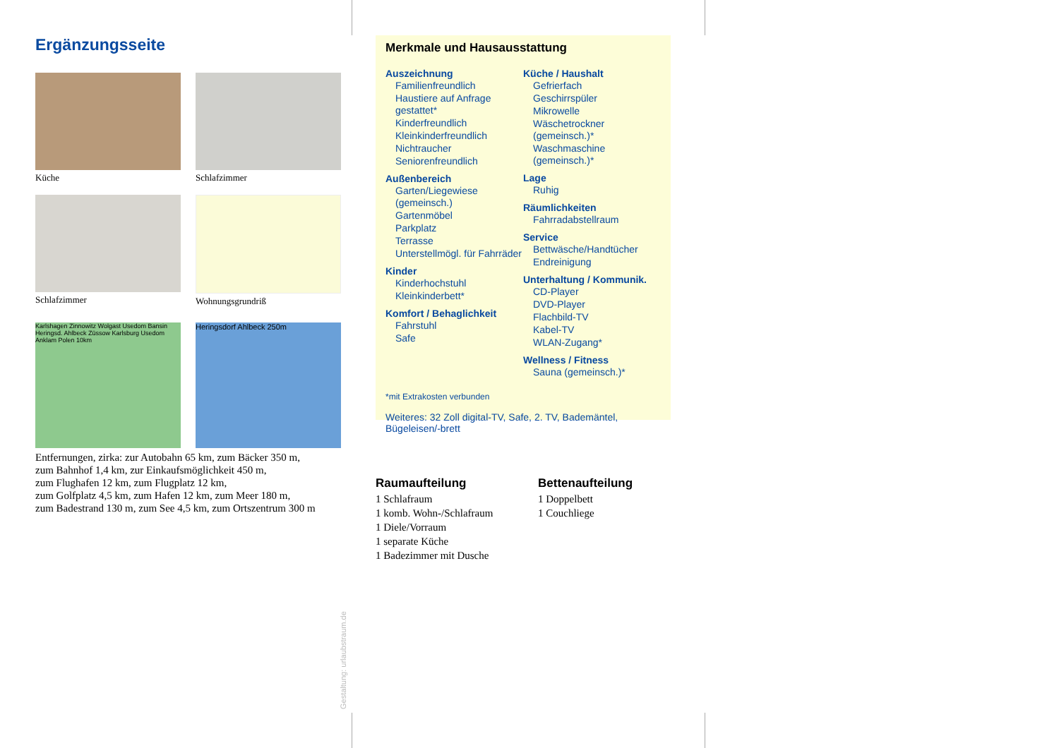Ergänzungsseite
Küche
Schlafzimmer
Schlafzimmer
Wohnungsgrundriß
Karlshagen Zinnowitz Wolgast Usedom Bansin Heringsd. Ahlbeck Züssow Karlsburg Usedom Anklam Polen 10km
Heringsdorf Ahlbeck 250m
Entfernungen, zirka: zur Autobahn 65 km, zum Bäcker 350 m,
zum Bahnhof 1,4 km, zur Einkaufsmöglichkeit 450 m,
zum Flughafen 12 km, zum Flugplatz 12 km,
zum Golfplatz 4,5 km, zum Hafen 12 km, zum Meer 180 m,
zum Badestrand 130 m, zum See 4,5 km, zum Ortszentrum 300 m
Merkmale und Hausausstattung
Auszeichnung
Familienfreundlich
Haustiere auf Anfrage gestattet*
Kinderfreundlich
Kleinkinderfreundlich
Nichtraucher
Seniorenfreundlich
Außenbereich
Garten/Liegewiese (gemeinsch.)
Gartenmöbel
Parkplatz
Terrasse
Unterstellmögl. für Fahrräder
Kinder
Kinderhochstuhl
Kleinkinderbett*
Komfort / Behaglichkeit
Fahrstuhl
Safe
Küche / Haushalt
Gefrierfach
Geschirrspüler
Mikrowelle
Wäschetrockner (gemeinsch.)*
Waschmaschine (gemeinsch.)*
Lage
Ruhig
Räumlichkeiten
Fahrradabstellraum
Service
Bettwäsche/Handtücher
Endreinigung
Unterhaltung / Kommunik.
CD-Player
DVD-Player
Flachbild-TV
Kabel-TV
WLAN-Zugang*
Wellness / Fitness
Sauna (gemeinsch.)*
*mit Extrakosten verbunden
Weiteres: 32 Zoll digital-TV, Safe, 2. TV, Bademäntel, Bügeleisen/-brett
Raumaufteilung
1 Schlafraum
1 komb. Wohn-/Schlafraum
1 Diele/Vorraum
1 separate Küche
1 Badezimmer mit Dusche
Bettenaufteilung
1 Doppelbett
1 Couchliege
Gestaltung: urlaubstraum.de